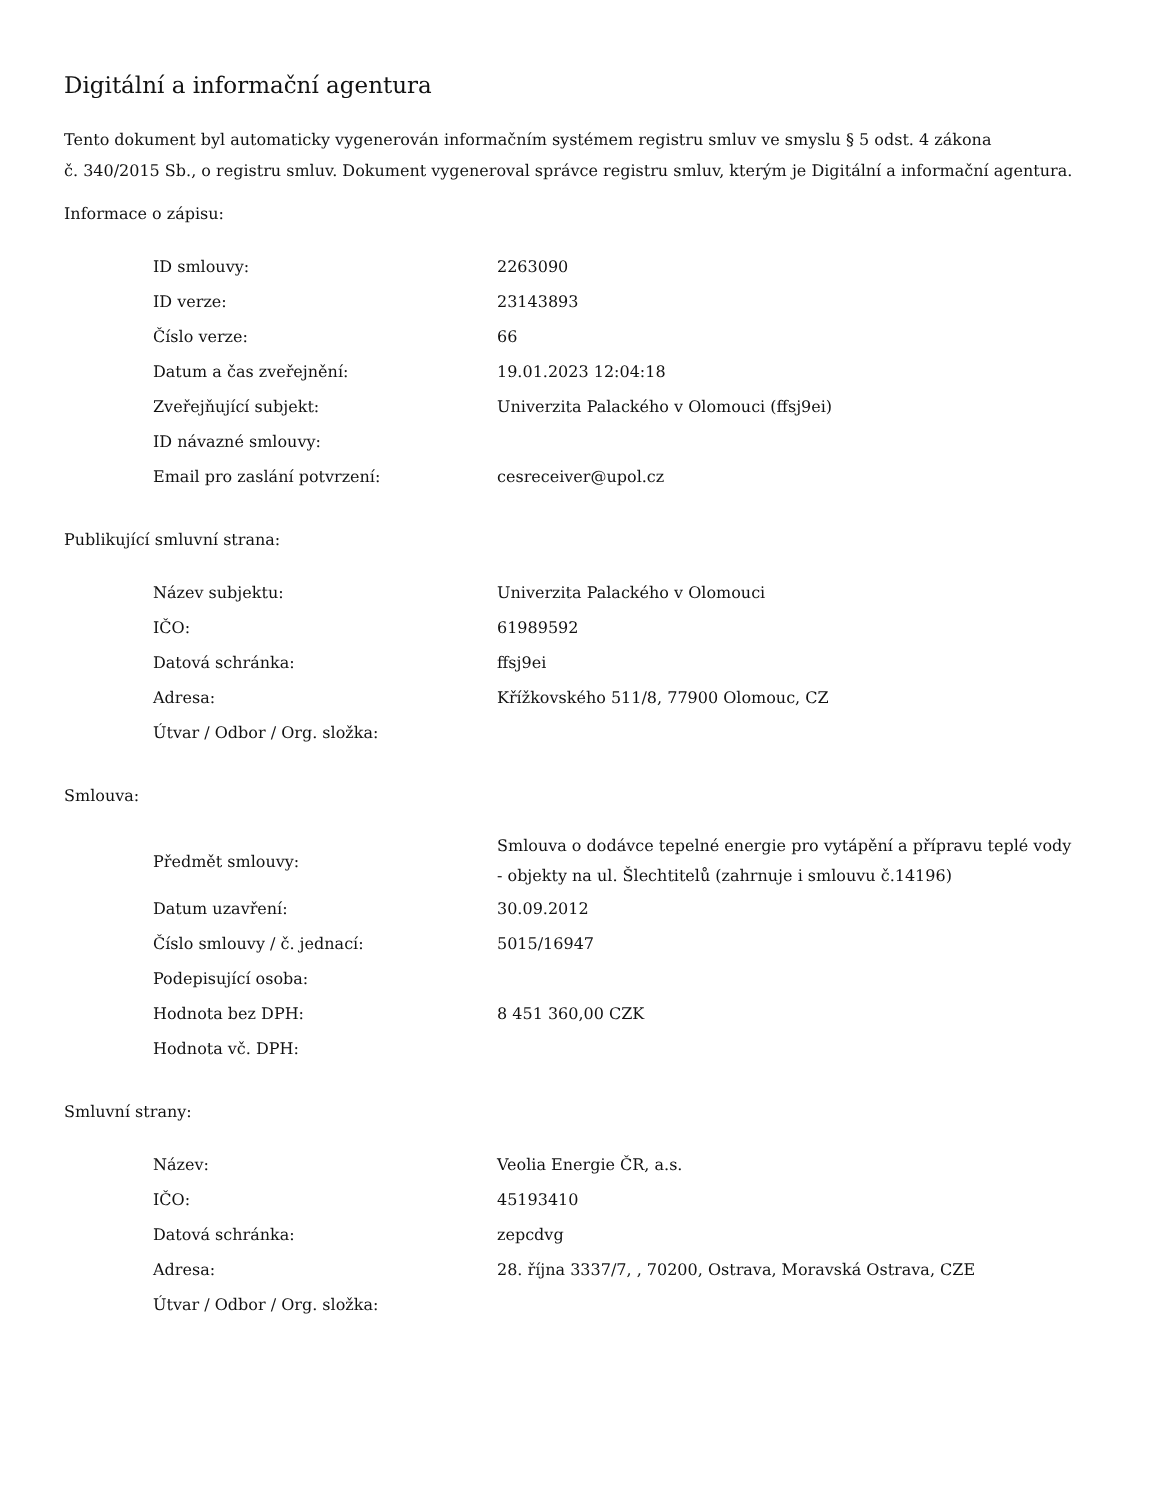Digitální a informační agentura
Tento dokument byl automaticky vygenerován informačním systémem registru smluv ve smyslu § 5 odst. 4 zákona
č. 340/2015 Sb., o registru smluv. Dokument vygeneroval správce registru smluv, kterým je Digitální a informační agentura.
Informace o zápisu:
| ID smlouvy: | 2263090 |
| ID verze: | 23143893 |
| Číslo verze: | 66 |
| Datum a čas zveřejnění: | 19.01.2023 12:04:18 |
| Zveřejňující subjekt: | Univerzita Palackého v Olomouci (ffsj9ei) |
| ID návazné smlouvy: | |
| Email pro zaslání potvrzení: | cesreceiver@upol.cz |
Publikující smluvní strana:
| Název subjektu: | Univerzita Palackého v Olomouci |
| IČO: | 61989592 |
| Datová schránka: | ffsj9ei |
| Adresa: | Křížkovského 511/8, 77900 Olomouc, CZ |
| Útvar / Odbor / Org. složka: | |
Smlouva:
| Předmět smlouvy: | Smlouva o dodávce tepelné energie pro vytápění a přípravu teplé vody - objekty na ul. Šlechtitelů (zahrnuje i smlouvu č.14196) |
| Datum uzavření: | 30.09.2012 |
| Číslo smlouvy / č. jednací: | 5015/16947 |
| Podepisující osoba: | |
| Hodnota bez DPH: | 8 451 360,00 CZK |
| Hodnota vč. DPH: | |
Smluvní strany:
| Název: | Veolia Energie ČR, a.s. |
| IČO: | 45193410 |
| Datová schránka: | zepcdvg |
| Adresa: | 28. října 3337/7, , 70200, Ostrava, Moravská Ostrava, CZE |
| Útvar / Odbor / Org. složka: | |